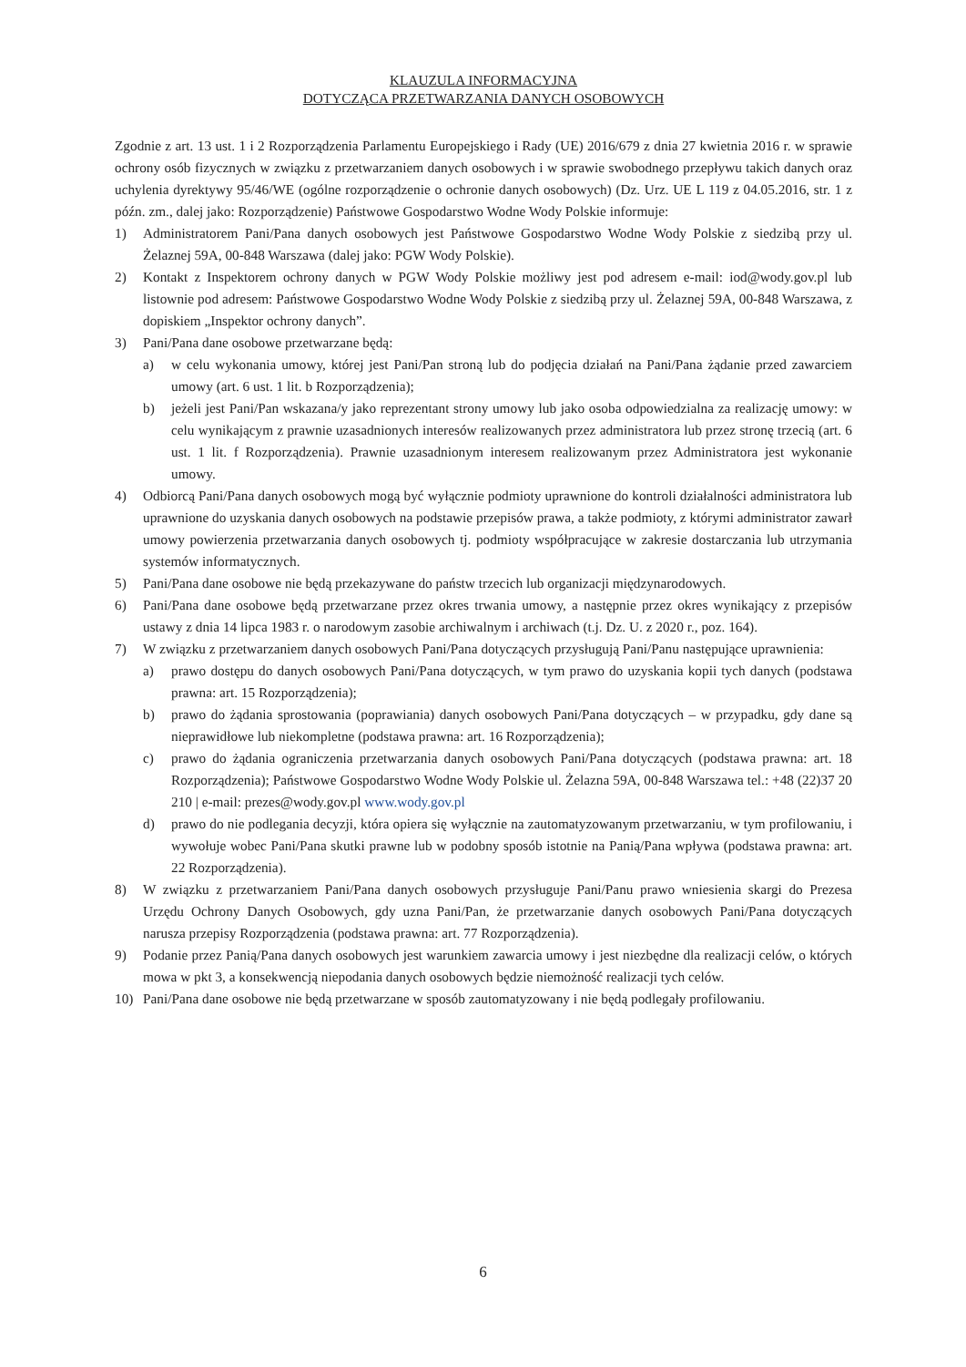KLAUZULA INFORMACYJNA
DOTYCZĄCA PRZETWARZANIA DANYCH OSOBOWYCH
Zgodnie z art. 13 ust. 1 i 2 Rozporządzenia Parlamentu Europejskiego i Rady (UE) 2016/679 z dnia 27 kwietnia 2016 r. w sprawie ochrony osób fizycznych w związku z przetwarzaniem danych osobowych i w sprawie swobodnego przepływu takich danych oraz uchylenia dyrektywy 95/46/WE (ogólne rozporządzenie o ochronie danych osobowych) (Dz. Urz. UE L 119 z 04.05.2016, str. 1 z późn. zm., dalej jako: Rozporządzenie) Państwowe Gospodarstwo Wodne Wody Polskie informuje:
1) Administratorem Pani/Pana danych osobowych jest Państwowe Gospodarstwo Wodne Wody Polskie z siedzibą przy ul. Żelaznej 59A, 00-848 Warszawa (dalej jako: PGW Wody Polskie).
2) Kontakt z Inspektorem ochrony danych w PGW Wody Polskie możliwy jest pod adresem e-mail: iod@wody.gov.pl lub listownie pod adresem: Państwowe Gospodarstwo Wodne Wody Polskie z siedzibą przy ul. Żelaznej 59A, 00-848 Warszawa, z dopiskiem „Inspektor ochrony danych”.
3) Pani/Pana dane osobowe przetwarzane będą:
a) w celu wykonania umowy, której jest Pani/Pan stroną lub do podjęcia działań na Pani/Pana żądanie przed zawarciem umowy (art. 6 ust. 1 lit. b Rozporządzenia);
b) jeżeli jest Pani/Pan wskazana/y jako reprezentant strony umowy lub jako osoba odpowiedzialna za realizację umowy: w celu wynikającym z prawnie uzasadnionych interesów realizowanych przez administratora lub przez stronę trzecią (art. 6 ust. 1 lit. f Rozporządzenia). Prawnie uzasadnionym interesem realizowanym przez Administratora jest wykonanie umowy.
4) Odbiorcą Pani/Pana danych osobowych mogą być wyłącznie podmioty uprawnione do kontroli działalności administratora lub uprawnione do uzyskania danych osobowych na podstawie przepisów prawa, a także podmioty, z którymi administrator zawarł umowy powierzenia przetwarzania danych osobowych tj. podmioty współpracujące w zakresie dostarczania lub utrzymania systemów informatycznych.
5) Pani/Pana dane osobowe nie będą przekazywane do państw trzecich lub organizacji międzynarodowych.
6) Pani/Pana dane osobowe będą przetwarzane przez okres trwania umowy, a następnie przez okres wynikający z przepisów ustawy z dnia 14 lipca 1983 r. o narodowym zasobie archiwalnym i archiwach (t.j. Dz. U. z 2020 r., poz. 164).
7) W związku z przetwarzaniem danych osobowych Pani/Pana dotyczących przysługują Pani/Panu następujące uprawnienia:
a) prawo dostępu do danych osobowych Pani/Pana dotyczących, w tym prawo do uzyskania kopii tych danych (podstawa prawna: art. 15 Rozporządzenia);
b) prawo do żądania sprostowania (poprawiania) danych osobowych Pani/Pana dotyczących – w przypadku, gdy dane są nieprawidłowe lub niekompletne (podstawa prawna: art. 16 Rozporządzenia);
c) prawo do żądania ograniczenia przetwarzania danych osobowych Pani/Pana dotyczących (podstawa prawna: art. 18 Rozporządzenia); Państwowe Gospodarstwo Wodne Wody Polskie ul. Żelazna 59A, 00-848 Warszawa tel.: +48 (22)37 20 210 | e-mail: prezes@wody.gov.pl www.wody.gov.pl
d) prawo do nie podlegania decyzji, która opiera się wyłącznie na zautomatyzowanym przetwarzaniu, w tym profilowaniu, i wywołuje wobec Pani/Pana skutki prawne lub w podobny sposób istotnie na Panią/Pana wpływa (podstawa prawna: art. 22 Rozporządzenia).
8) W związku z przetwarzaniem Pani/Pana danych osobowych przysługuje Pani/Panu prawo wniesienia skargi do Prezesa Urzędu Ochrony Danych Osobowych, gdy uzna Pani/Pan, że przetwarzanie danych osobowych Pani/Pana dotyczących narusza przepisy Rozporządzenia (podstawa prawna: art. 77 Rozporządzenia).
9) Podanie przez Panią/Pana danych osobowych jest warunkiem zawarcia umowy i jest niezbędne dla realizacji celów, o których mowa w pkt 3, a konsekwencją niepodania danych osobowych będzie niemożność realizacji tych celów.
10) Pani/Pana dane osobowe nie będą przetwarzane w sposób zautomatyzowany i nie będą podlegały profilowaniu.
6